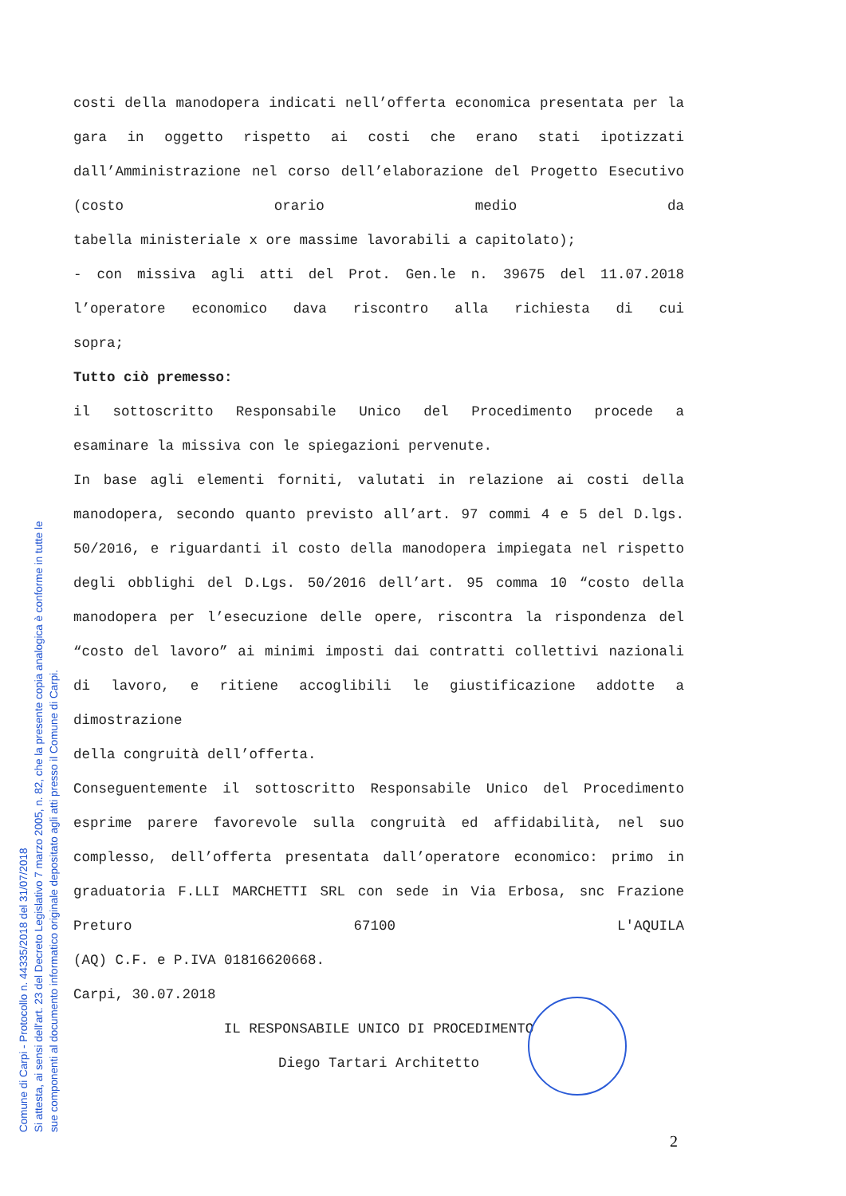costi della manodopera indicati nell’offerta economica presentata per la gara in oggetto rispetto ai costi che erano stati ipotizzati dall’Amministrazione nel corso dell’elaborazione del Progetto Esecutivo (costo orario medio da
tabella ministeriale x ore massime lavorabili a capitolato);
- con missiva agli atti del Prot. Gen.le n. 39675 del 11.07.2018 l’operatore economico dava riscontro alla richiesta di cui
sopra;
Tutto ciò premesso:
il sottoscritto Responsabile Unico del Procedimento procede a
esaminare la missiva con le spiegazioni pervenute.
In base agli elementi forniti, valutati in relazione ai costi della manodopera, secondo quanto previsto all’art. 97 commi 4 e 5 del D.lgs. 50/2016, e riguardanti il costo della manodopera impiegata nel rispetto degli obblighi del D.Lgs. 50/2016 dell’art. 95 comma 10 “costo della manodopera per l’esecuzione delle opere, riscontra la rispondenza del “costo del lavoro” ai minimi imposti dai contratti collettivi nazionali di lavoro, e ritiene accoglibili le giustificazione addotte a dimostrazione
della congruità dell’offerta.
Conseguentemente il sottoscritto Responsabile Unico del Procedimento esprime parere favorevole sulla congruità ed affidabilità, nel suo complesso, dell’offerta presentata dall’operatore economico: primo in graduatoria F.LLI MARCHETTI SRL con sede in Via Erbosa, snc Frazione Preturo 67100 L'AQUILA
(AQ) C.F. e P.IVA 01816620668.
Carpi, 30.07.2018
IL RESPONSABILE UNICO DI PROCEDIMENTO
Diego Tartari Architetto
2
Comune di Carpi - Protocollo n. 44335/2018 del 31/07/2018
Si attesta, ai sensi dell'art. 23 del Decreto Legislativo 7 marzo 2005, n. 82, che la presente copia analogica è conforme in tutte le
sue componenti al documento informatico originale depositato agli atti presso il Comune di Carpi.